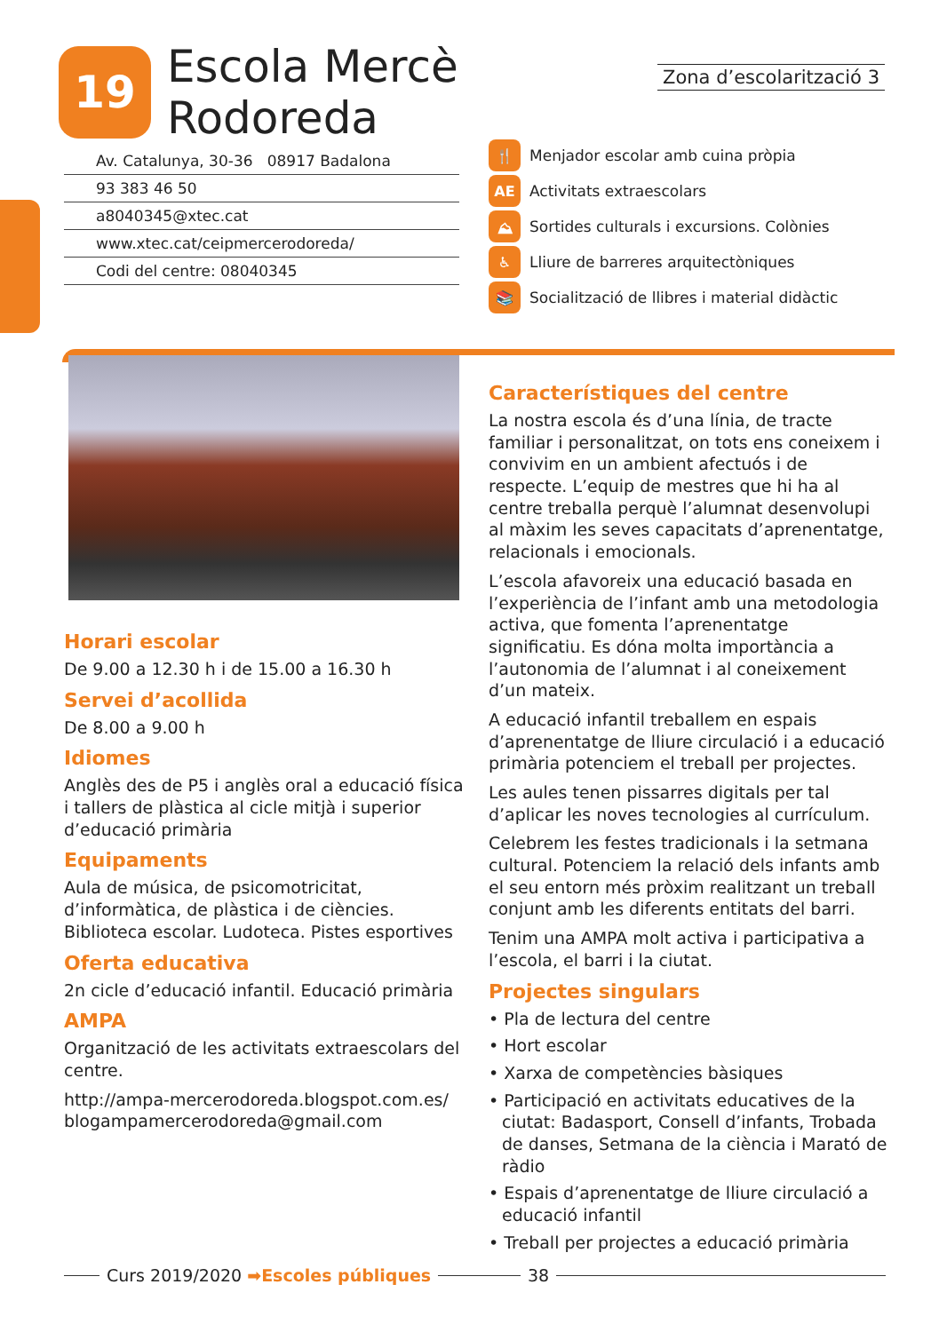19
Escola Mercè Rodoreda
Zona d’escolarització 3
Av. Catalunya, 30-36 08917 Badalona
93 383 46 50
a8040345@xtec.cat
www.xtec.cat/ceipmercerodoreda/
Codi del centre: 08040345
🍴 Menjador escolar amb cuina pròpia
AE Activitats extraescolars
⛰ Sortides culturals i excursions. Colònies
♿ Lliure de barreres arquitectòniques
📚 Socialització de llibres i material didàctic
Horari escolar
De 9.00 a 12.30 h i de 15.00 a 16.30 h
Servei d’acollida
De 8.00 a 9.00 h
Idiomes
Anglès des de P5 i anglès oral a educació física i tallers de plàstica al cicle mitjà i superior d’educació primària
Equipaments
Aula de música, de psicomotricitat, d’informàtica, de plàstica i de ciències. Biblioteca escolar. Ludoteca. Pistes esportives
Oferta educativa
2n cicle d’educació infantil. Educació primària
AMPA
Organització de les activitats extraescolars del centre.
http://ampa-mercerodoreda.blogspot.com.es/
blogampamercerodoreda@gmail.com
Característiques del centre
La nostra escola és d’una línia, de tracte familiar i personalitzat, on tots ens coneixem i convivim en un ambient afectuós i de respecte. L’equip de mestres que hi ha al centre treballa perquè l’alumnat desenvolupi al màxim les seves capacitats d’aprenentatge, relacionals i emocionals.
L’escola afavoreix una educació basada en l’experiència de l’infant amb una metodologia activa, que fomenta l’aprenentatge significatiu. Es dóna molta importància a l’autonomia de l’alumnat i al coneixement d’un mateix.
A educació infantil treballem en espais d’aprenentatge de lliure circulació i a educació primària potenciem el treball per projectes.
Les aules tenen pissarres digitals per tal d’aplicar les noves tecnologies al currículum.
Celebrem les festes tradicionals i la setmana cultural. Potenciem la relació dels infants amb el seu entorn més pròxim realitzant un treball conjunt amb les diferents entitats del barri.
Tenim una AMPA molt activa i participativa a l’escola, el barri i la ciutat.
Projectes singulars
• Pla de lectura del centre
• Hort escolar
• Xarxa de competències bàsiques
• Participació en activitats educatives de la ciutat: Badasport, Consell d’infants, Trobada de danses, Setmana de la ciència i Marató de ràdio
• Espais d’aprenentatge de lliure circulació a educació infantil
• Treball per projectes a educació primària
Curs 2019/2020 ➡Escoles públiques 38